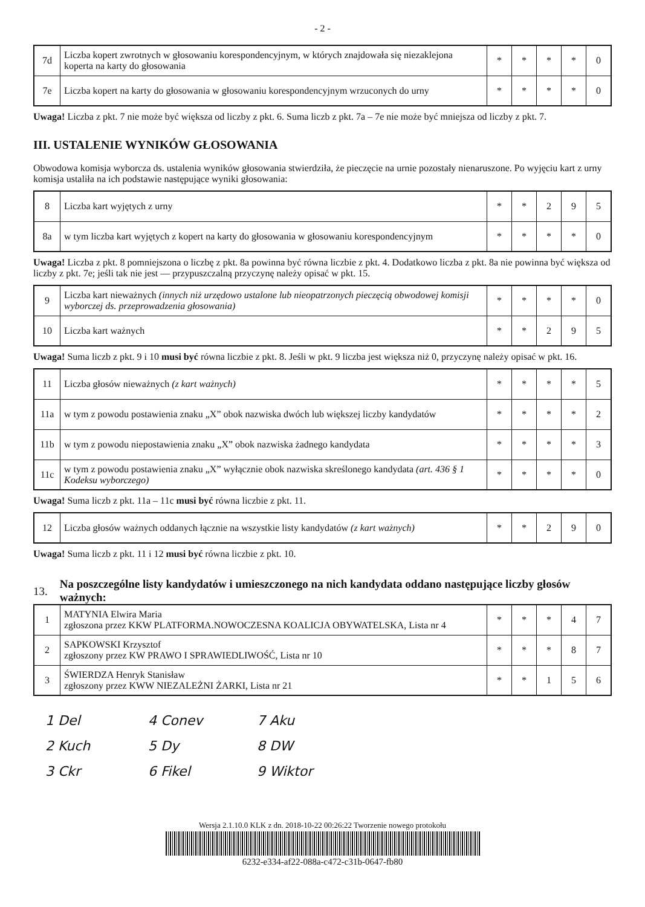- 2 -
| 7d | Liczba kopert zwrotnych w głosowaniu korespondencyjnym, w których znajdowała się niezaklejona koperta na karty do głosowania | * | * | * | * | 0 |
| 7e | Liczba kopert na karty do głosowania w głosowaniu korespondencyjnym wrzuconych do urny | * | * | * | * | 0 |
Uwaga! Liczba z pkt. 7 nie może być większa od liczby z pkt. 6. Suma liczb z pkt. 7a – 7e nie może być mniejsza od liczby z pkt. 7.
III. USTALENIE WYNIKÓW GŁOSOWANIA
Obwodowa komisja wyborcza ds. ustalenia wyników głosowania stwierdziła, że pieczęcie na urnie pozostały nienaruszone. Po wyjęciu kart z urny komisja ustaliła na ich podstawie następujące wyniki głosowania:
| 8 | Liczba kart wyjętych z urny | * | * | 2 | 9 | 5 |
| 8a | w tym liczba kart wyjętych z kopert na karty do głosowania w głosowaniu korespondencyjnym | * | * | * | * | 0 |
Uwaga! Liczba z pkt. 8 pomniejszona o liczbę z pkt. 8a powinna być równa liczbie z pkt. 4. Dodatkowo liczba z pkt. 8a nie powinna być większa od liczby z pkt. 7e; jeśli tak nie jest — przypuszczalną przyczynę należy opisać w pkt. 15.
| 9 | Liczba kart nieważnych (innych niż urzędowo ustalone lub nieopatrzonych pieczęcią obwodowej komisji wyborczej ds. przeprowadzenia głosowania) | * | * | * | * | 0 |
| 10 | Liczba kart ważnych | * | * | 2 | 9 | 5 |
Uwaga! Suma liczb z pkt. 9 i 10 musi być równa liczbie z pkt. 8. Jeśli w pkt. 9 liczba jest większa niż 0, przyczynę należy opisać w pkt. 16.
| 11 | Liczba głosów nieważnych (z kart ważnych) | * | * | * | * | 5 |
| 11a | w tym z powodu postawienia znaku „X” obok nazwiska dwóch lub większej liczby kandydatów | * | * | * | * | 2 |
| 11b | w tym z powodu niepostawienia znaku „X” obok nazwiska żadnego kandydata | * | * | * | * | 3 |
| 11c | w tym z powodu postawienia znaku „X” wyłącznie obok nazwiska skreślonego kandydata (art. 436 § 1 Kodeksu wyborczego) | * | * | * | * | 0 |
Uwaga! Suma liczb z pkt. 11a – 11c musi być równa liczbie z pkt. 11.
| 12 | Liczba głosów ważnych oddanych łącznie na wszystkie listy kandydatów (z kart ważnych) | * | * | 2 | 9 | 0 |
Uwaga! Suma liczb z pkt. 11 i 12 musi być równa liczbie z pkt. 10.
13.
Na poszczególne listy kandydatów i umieszczonego na nich kandydata oddano następujące liczby głosów ważnych:
| 1 | MATYNIA Elwira Maria zgłoszona przez KKW PLATFORMA.NOWOCZESNA KOALICJA OBYWATELSKA, Lista nr 4 | * | * | * | 4 | 7 |
| 2 | SAPKOWSKI Krzysztof zgłoszony przez KW PRAWO I SPRAWIEDLIWOŚĆ, Lista nr 10 | * | * | * | 8 | 7 |
| 3 | ŚWIERDZA Henryk Stanisław zgłoszony przez KWW NIEZALEŻNI ŻARKI, Lista nr 21 | * | * | 1 | 5 | 6 |
1 Del
4 Conev
7 Aku
2 Kuch
5 Dy
8 DW
3 Ckr
6 Fikel
9 Wiktor
Wersja 2.1.10.0 KLK z dn. 2018-10-22 00:26:22 Tworzenie nowego protokołu
6232-e334-af22-088a-c472-c31b-0647-fb80